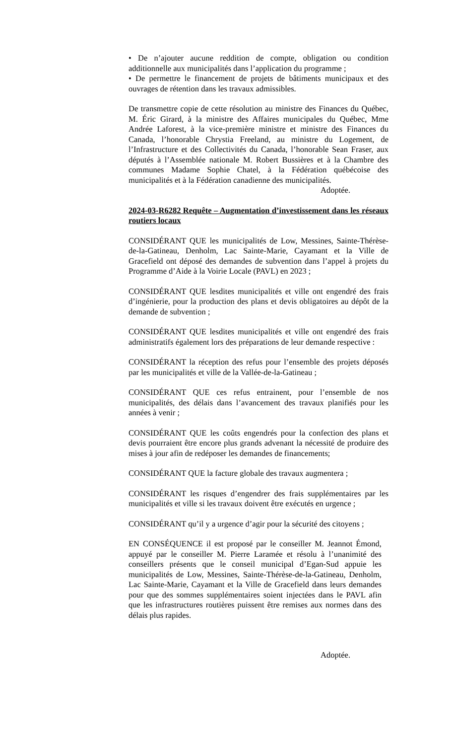• De n’ajouter aucune reddition de compte, obligation ou condition additionnelle aux municipalités dans l’application du programme ;
• De permettre le financement de projets de bâtiments municipaux et des ouvrages de rétention dans les travaux admissibles.
De transmettre copie de cette résolution au ministre des Finances du Québec, M. Éric Girard, à la ministre des Affaires municipales du Québec, Mme Andrée Laforest, à la vice-première ministre et ministre des Finances du Canada, l’honorable Chrystia Freeland, au ministre du Logement, de l’Infrastructure et des Collectivités du Canada, l’honorable Sean Fraser, aux députés à l’Assemblée nationale M. Robert Bussières et à la Chambre des communes Madame Sophie Chatel, à la Fédération québécoise des municipalités et à la Fédération canadienne des municipalités.
Adoptée.
2024-03-R6282 Requête – Augmentation d’investissement dans les réseaux routiers locaux
CONSIDÉRANT QUE les municipalités de Low, Messines, Sainte-Thérèse-de-la-Gatineau, Denholm, Lac Sainte-Marie, Cayamant et la Ville de Gracefield ont déposé des demandes de subvention dans l’appel à projets du Programme d’Aide à la Voirie Locale (PAVL) en 2023 ;
CONSIDÉRANT QUE lesdites municipalités et ville ont engendré des frais d’ingénierie, pour la production des plans et devis obligatoires au dépôt de la demande de subvention ;
CONSIDÉRANT QUE lesdites municipalités et ville ont engendré des frais administratifs également lors des préparations de leur demande respective :
CONSIDÉRANT la réception des refus pour l’ensemble des projets déposés par les municipalités et ville de la Vallée-de-la-Gatineau ;
CONSIDÉRANT QUE ces refus entrainent, pour l’ensemble de nos municipalités, des délais dans l’avancement des travaux planifiés pour les années à venir ;
CONSIDÉRANT QUE les coûts engendrés pour la confection des plans et devis pourraient être encore plus grands advenant la nécessité de produire des mises à jour afin de redéposer les demandes de financements;
CONSIDÉRANT QUE la facture globale des travaux augmentera ;
CONSIDÉRANT les risques d’engendrer des frais supplémentaires par les municipalités et ville si les travaux doivent être exécutés en urgence ;
CONSIDÉRANT qu’il y a urgence d’agir pour la sécurité des citoyens ;
EN CONSÉQUENCE il est proposé par le conseiller M. Jeannot Émond, appuyé par le conseiller M. Pierre Laramée et résolu à l’unanimité des conseillers présents que le conseil municipal d’Egan-Sud appuie les municipalités de Low, Messines, Sainte-Thérèse-de-la-Gatineau, Denholm, Lac Sainte-Marie, Cayamant et la Ville de Gracefield dans leurs demandes pour que des sommes supplémentaires soient injectées dans le PAVL afin que les infrastructures routières puissent être remises aux normes dans des délais plus rapides.
Adoptée.